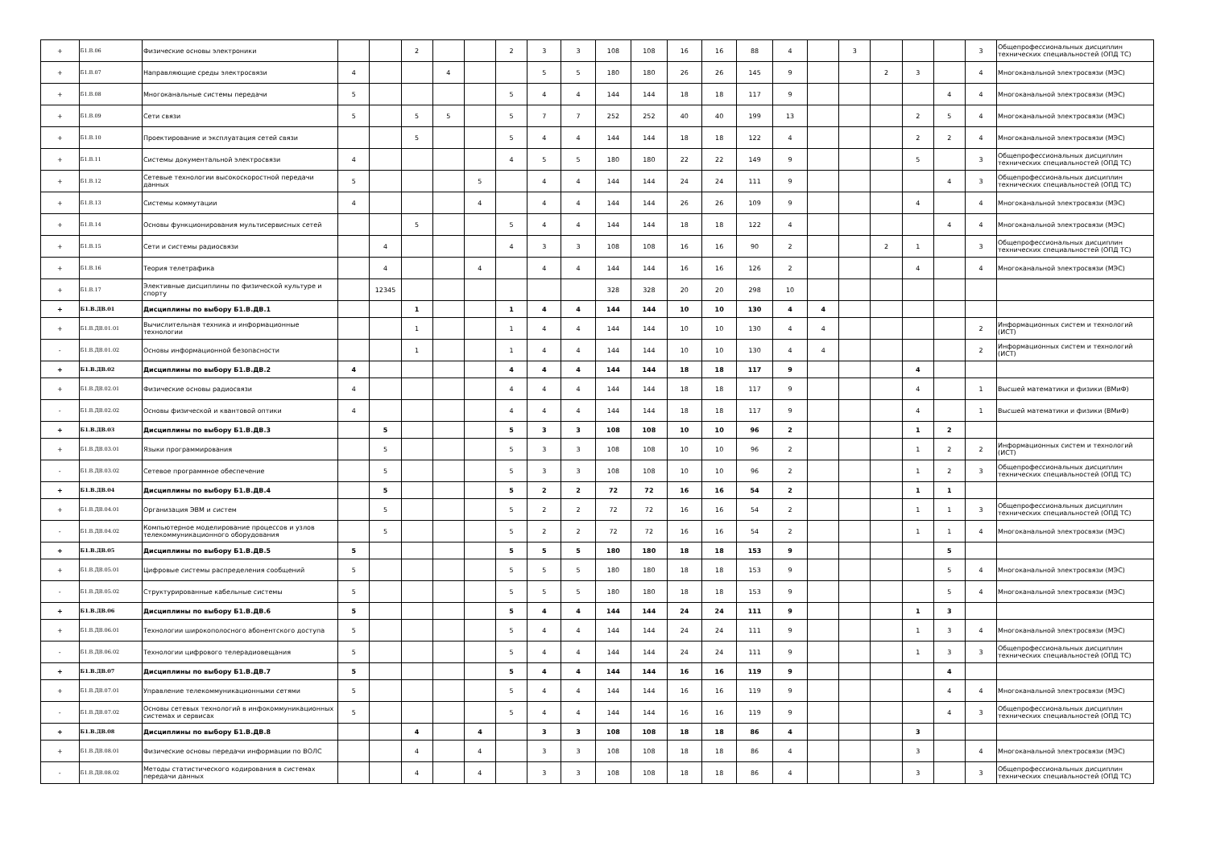| + | Б1.В.06 | Физические основы электроники | | | 2 | | | 2 | 3 | 3 | 108 | 108 | 16 | 16 | 88 | 4 | | 3 | | | | 3 | Общепрофессиональных дисциплин технических специальностей (ОПД ТС) |
| + | Б1.В.07 | Направляющие среды электросвязи | 4 | | | 4 | | | 5 | 5 | 180 | 180 | 26 | 26 | 145 | 9 | | | 2 | 3 | | 4 | Многоканальной электросвязи (МЭС) |
| + | Б1.В.08 | Многоканальные системы передачи | 5 | | | | | 5 | 4 | 4 | 144 | 144 | 18 | 18 | 117 | 9 | | | | | 4 | 4 | Многоканальной электросвязи (МЭС) |
| + | Б1.В.09 | Сети связи | 5 | | 5 | 5 | | 5 | 7 | 7 | 252 | 252 | 40 | 40 | 199 | 13 | | | | 2 | 5 | 4 | Многоканальной электросвязи (МЭС) |
| + | Б1.В.10 | Проектирование и эксплуатация сетей связи | | | 5 | | | 5 | 4 | 4 | 144 | 144 | 18 | 18 | 122 | 4 | | | | 2 | 2 | 4 | Многоканальной электросвязи (МЭС) |
| + | Б1.В.11 | Системы документальной электросвязи | 4 | | | | | 4 | 5 | 5 | 180 | 180 | 22 | 22 | 149 | 9 | | | | 5 | | 3 | Общепрофессиональных дисциплин технических специальностей (ОПД ТС) |
| + | Б1.В.12 | Сетевые технологии высокоскоростной передачи данных | 5 | | | | 5 | | 4 | 4 | 144 | 144 | 24 | 24 | 111 | 9 | | | | | 4 | 3 | Общепрофессиональных дисциплин технических специальностей (ОПД ТС) |
| + | Б1.В.13 | Системы коммутации | 4 | | | | 4 | | 4 | 4 | 144 | 144 | 26 | 26 | 109 | 9 | | | | 4 | | 4 | Многоканальной электросвязи (МЭС) |
| + | Б1.В.14 | Основы функционирования мультисервисных сетей | | | 5 | | | 5 | 4 | 4 | 144 | 144 | 18 | 18 | 122 | 4 | | | | | 4 | 4 | Многоканальной электросвязи (МЭС) |
| + | Б1.В.15 | Сети и системы радиосвязи | | 4 | | | | 4 | 3 | 3 | 108 | 108 | 16 | 16 | 90 | 2 | | | 2 | 1 | | 3 | Общепрофессиональных дисциплин технических специальностей (ОПД ТС) |
| + | Б1.В.16 | Теория телетрафика | | 4 | | | 4 | | 4 | 4 | 144 | 144 | 16 | 16 | 126 | 2 | | | | 4 | | 4 | Многоканальной электросвязи (МЭС) |
| + | Б1.В.17 | Элективные дисциплины по физической культуре и спорту | | 12345 | | | | | | | 328 | 328 | 20 | 20 | 298 | 10 | | | | | | | |
| + | Б1.В.ДВ.01 | Дисциплины по выбору Б1.В.ДВ.1 | | | 1 | | | 1 | 4 | 4 | 144 | 144 | 10 | 10 | 130 | 4 | 4 | | | | | | |
| + | Б1.В.ДВ.01.01 | Вычислительная техника и информационные технологии | | | 1 | | | 1 | 4 | 4 | 144 | 144 | 10 | 10 | 130 | 4 | 4 | | | | | 2 | Информационных систем и технологий (ИСТ) |
| - | Б1.В.ДВ.01.02 | Основы информационной безопасности | | | 1 | | | 1 | 4 | 4 | 144 | 144 | 10 | 10 | 130 | 4 | 4 | | | | | 2 | Информационных систем и технологий (ИСТ) |
| + | Б1.В.ДВ.02 | Дисциплины по выбору Б1.В.ДВ.2 | 4 | | | | | 4 | 4 | 4 | 144 | 144 | 18 | 18 | 117 | 9 | | | | 4 | | | |
| + | Б1.В.ДВ.02.01 | Физические основы радиосвязи | 4 | | | | | 4 | 4 | 4 | 144 | 144 | 18 | 18 | 117 | 9 | | | | 4 | | 1 | Высшей математики и физики (ВМиФ) |
| - | Б1.В.ДВ.02.02 | Основы физической и квантовой оптики | 4 | | | | | 4 | 4 | 4 | 144 | 144 | 18 | 18 | 117 | 9 | | | | 4 | | 1 | Высшей математики и физики (ВМиФ) |
| + | Б1.В.ДВ.03 | Дисциплины по выбору Б1.В.ДВ.3 | | 5 | | | | 5 | 3 | 3 | 108 | 108 | 10 | 10 | 96 | 2 | | | | 1 | 2 | | |
| + | Б1.В.ДВ.03.01 | Языки программирования | | 5 | | | | 5 | 3 | 3 | 108 | 108 | 10 | 10 | 96 | 2 | | | | 1 | 2 | 2 | Информационных систем и технологий (ИСТ) |
| - | Б1.В.ДВ.03.02 | Сетевое программное обеспечение | | 5 | | | | 5 | 3 | 3 | 108 | 108 | 10 | 10 | 96 | 2 | | | | 1 | 2 | 3 | Общепрофессиональных дисциплин технических специальностей (ОПД ТС) |
| + | Б1.В.ДВ.04 | Дисциплины по выбору Б1.В.ДВ.4 | | 5 | | | | 5 | 2 | 2 | 72 | 72 | 16 | 16 | 54 | 2 | | | | 1 | 1 | | |
| + | Б1.В.ДВ.04.01 | Организация ЭВМ и систем | | 5 | | | | 5 | 2 | 2 | 72 | 72 | 16 | 16 | 54 | 2 | | | | 1 | 1 | 3 | Общепрофессиональных дисциплин технических специальностей (ОПД ТС) |
| - | Б1.В.ДВ.04.02 | Компьютерное моделирование процессов и узлов телекоммуникационного оборудования | | 5 | | | | 5 | 2 | 2 | 72 | 72 | 16 | 16 | 54 | 2 | | | | 1 | 1 | 4 | Многоканальной электросвязи (МЭС) |
| + | Б1.В.ДВ.05 | Дисциплины по выбору Б1.В.ДВ.5 | 5 | | | | | 5 | 5 | 5 | 180 | 180 | 18 | 18 | 153 | 9 | | | | | 5 | | |
| + | Б1.В.ДВ.05.01 | Цифровые системы распределения сообщений | 5 | | | | | 5 | 5 | 5 | 180 | 180 | 18 | 18 | 153 | 9 | | | | | 5 | 4 | Многоканальной электросвязи (МЭС) |
| - | Б1.В.ДВ.05.02 | Структурированные кабельные системы | 5 | | | | | 5 | 5 | 5 | 180 | 180 | 18 | 18 | 153 | 9 | | | | | 5 | 4 | Многоканальной электросвязи (МЭС) |
| + | Б1.В.ДВ.06 | Дисциплины по выбору Б1.В.ДВ.6 | 5 | | | | | 5 | 4 | 4 | 144 | 144 | 24 | 24 | 111 | 9 | | | | 1 | 3 | | |
| + | Б1.В.ДВ.06.01 | Технологии широкополосного абонентского доступа | 5 | | | | | 5 | 4 | 4 | 144 | 144 | 24 | 24 | 111 | 9 | | | | 1 | 3 | 4 | Многоканальной электросвязи (МЭС) |
| - | Б1.В.ДВ.06.02 | Технологии цифрового телерадиовещания | 5 | | | | | 5 | 4 | 4 | 144 | 144 | 24 | 24 | 111 | 9 | | | | 1 | 3 | 3 | Общепрофессиональных дисциплин технических специальностей (ОПД ТС) |
| + | Б1.В.ДВ.07 | Дисциплины по выбору Б1.В.ДВ.7 | 5 | | | | | 5 | 4 | 4 | 144 | 144 | 16 | 16 | 119 | 9 | | | | | 4 | | |
| + | Б1.В.ДВ.07.01 | Управление телекоммуникационными сетями | 5 | | | | | 5 | 4 | 4 | 144 | 144 | 16 | 16 | 119 | 9 | | | | | 4 | 4 | Многоканальной электросвязи (МЭС) |
| - | Б1.В.ДВ.07.02 | Основы сетевых технологий в инфокоммуникационных системах и сервисах | 5 | | | | | 5 | 4 | 4 | 144 | 144 | 16 | 16 | 119 | 9 | | | | | 4 | 3 | Общепрофессиональных дисциплин технических специальностей (ОПД ТС) |
| + | Б1.В.ДВ.08 | Дисциплины по выбору Б1.В.ДВ.8 | | | 4 | | 4 | | 3 | 3 | 108 | 108 | 18 | 18 | 86 | 4 | | | | 3 | | | |
| + | Б1.В.ДВ.08.01 | Физические основы передачи информации по ВОЛС | | | 4 | | 4 | | 3 | 3 | 108 | 108 | 18 | 18 | 86 | 4 | | | | 3 | | 4 | Многоканальной электросвязи (МЭС) |
| - | Б1.В.ДВ.08.02 | Методы статистического кодирования в системах передачи данных | | | 4 | | 4 | | 3 | 3 | 108 | 108 | 18 | 18 | 86 | 4 | | | | 3 | | 3 | Общепрофессиональных дисциплин технических специальностей (ОПД ТС) |